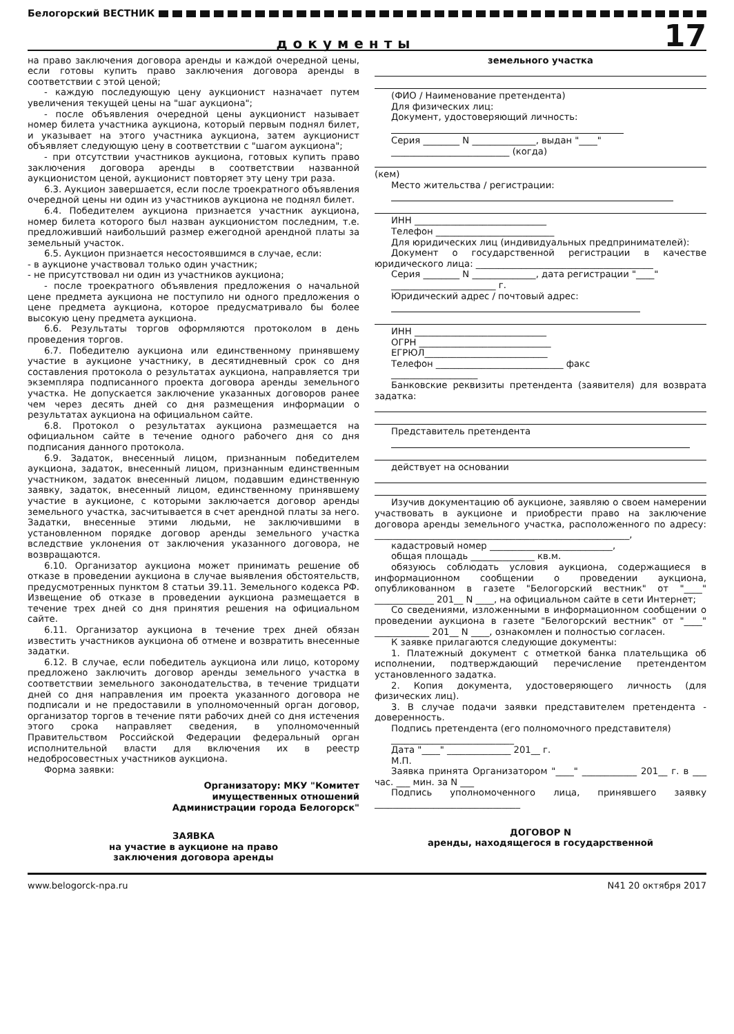Белогорский ВЕСТНИК
документы
17
на право заключения договора аренды и каждой очередной цены, если готовы купить право заключения договора аренды в соответствии с этой ценой;
- каждую последующую цену аукционист назначает путем увеличения текущей цены на "шаг аукциона";
- после объявления очередной цены аукционист называет номер билета участника аукциона, который первым поднял билет, и указывает на этого участника аукциона, затем аукционист объявляет следующую цену в соответствии с "шагом аукциона";
- при отсутствии участников аукциона, готовых купить право заключения договора аренды в соответствии названной аукционистом ценой, аукционист повторяет эту цену три раза.
6.3. Аукцион завершается, если после троекратного объявления очередной цены ни один из участников аукциона не поднял билет.
6.4. Победителем аукциона признается участник аукциона, номер билета которого был назван аукционистом последним, т.е. предложивший наибольший размер ежегодной арендной платы за земельный участок.
6.5. Аукцион признается несостоявшимся в случае, если:
- в аукционе участвовал только один участник;
- не присутствовал ни один из участников аукциона;
- после троекратного объявления предложения о начальной цене предмета аукциона не поступило ни одного предложения о цене предмета аукциона, которое предусматривало бы более высокую цену предмета аукциона.
6.6. Результаты торгов оформляются протоколом в день проведения торгов.
6.7. Победителю аукциона или единственному принявшему участие в аукционе участнику, в десятидневный срок со дня составления протокола о результатах аукциона, направляется три экземпляра подписанного проекта договора аренды земельного участка. Не допускается заключение указанных договоров ранее чем через десять дней со дня размещения информации о результатах аукциона на официальном сайте.
6.8. Протокол о результатах аукциона размещается на официальном сайте в течение одного рабочего дня со дня подписания данного протокола.
6.9. Задаток, внесенный лицом, признанным победителем аукциона, задаток, внесенный лицом, признанным единственным участником, задаток внесенный лицом, подавшим единственную заявку, задаток, внесенный лицом, единственному принявшему участие в аукционе, с которыми заключается договор аренды земельного участка, засчитывается в счет арендной платы за него. Задатки, внесенные этими людьми, не заключившими в установленном порядке договор аренды земельного участка вследствие уклонения от заключения указанного договора, не возвращаются.
6.10. Организатор аукциона может принимать решение об отказе в проведении аукциона в случае выявления обстоятельств, предусмотренных пунктом 8 статьи 39.11. Земельного кодекса РФ. Извещение об отказе в проведении аукциона размещается в течение трех дней со дня принятия решения на официальном сайте.
6.11. Организатор аукциона в течение трех дней обязан известить участников аукциона об отмене и возвратить внесенные задатки.
6.12. В случае, если победитель аукциона или лицо, которому предложено заключить договор аренды земельного участка в соответствии земельного законодательства, в течение тридцати дней со дня направления им проекта указанного договора не подписали и не предоставили в уполномоченный орган договор, организатор торгов в течение пяти рабочих дней со дня истечения этого срока направляет сведения, в уполномоченный Правительством Российской Федерации федеральный орган исполнительной власти для включения их в реестр недобросовестных участников аукциона.
Форма заявки:
Организатору: МКУ "Комитет
имущественных отношений
Администрации города Белогорск"
ЗАЯВКА
на участие в аукционе на право
заключения договора аренды
земельного участка
(ФИО / Наименование претендента)
Для физических лиц:
Документ, удостоверяющий личность:
Серия ________ N ______________, выдан "____"
__________________________ (когда)
(кем)
Место жительства / регистрации:
ИНН _____________________________
Телефон __________________________
Для юридических лиц (индивидуальных предпринимателей):
Документ о государственной регистрации в качестве юридического лица: _______________________________________
Серия ________ N ______________, дата регистрации "____"
_______________________ г.
Юридический адрес / почтовый адрес:
ИНН _____________________________
ОГРН _____________________________
ЕГРЮЛ___________________________
Телефон ____________________________ факс
___________________
Банковские реквизиты претендента (заявителя) для возврата задатка:
Представитель претендента
действует на основании
Изучив документацию об аукционе, заявляю о своем намерении участвовать в аукционе и приобрести право на заключение договора аренды земельного участка, расположенного по адресу: ________________________________________________________,
кадастровый номер ___________________________,
общая площадь ______________ кв.м.
обязуюсь соблюдать условия аукциона, содержащиеся в информационном сообщении о проведении аукциона, опубликованном в газете "Белогорский вестник" от "____" _____________ 201__ N ____, на официальном сайте в сети Интернет;
Со сведениями, изложенными в информационном сообщении о проведении аукциона в газете "Белогорский вестник" от "____" ____________ 201__ N ____, ознакомлен и полностью согласен.
К заявке прилагаются следующие документы:
1. Платежный документ с отметкой банка плательщика об исполнении, подтверждающий перечисление претендентом установленного задатка.
2. Копия документа, удостоверяющего личность (для физических лиц).
3. В случае подачи заявки представителем претендента - доверенность.
Подпись претендента (его полномочного представителя)
___________________________
Дата "____" ______________ 201__ г.
М.П.
Заявка принята Организатором "____" ____________ 201__ г. в ___ час. ___ мин. за N ___
Подпись уполномоченного лица, принявшего заявку ________________________________
ДОГОВОР N
аренды, находящегося в государственной
www.belogorck-npa.ru N41 20 октября 2017